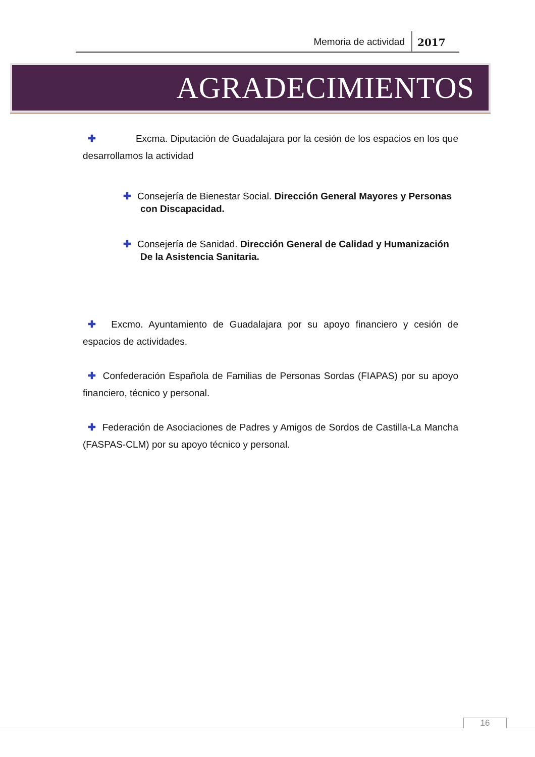Memoria de actividad 2017
AGRADECIMIENTOS
✚ Excma. Diputación de Guadalajara por la cesión de los espacios en los que desarrollamos la actividad
✚ Consejería de Bienestar Social. Dirección General Mayores y Personas con Discapacidad.
✚ Consejería de Sanidad. Dirección General de Calidad y Humanización De la Asistencia Sanitaria.
✚ Excmo. Ayuntamiento de Guadalajara por su apoyo financiero y cesión de espacios de actividades.
✚ Confederación Española de Familias de Personas Sordas (FIAPAS) por su apoyo financiero, técnico y personal.
✚ Federación de Asociaciones de Padres y Amigos de Sordos de Castilla-La Mancha (FASPAS-CLM) por su apoyo técnico y personal.
16